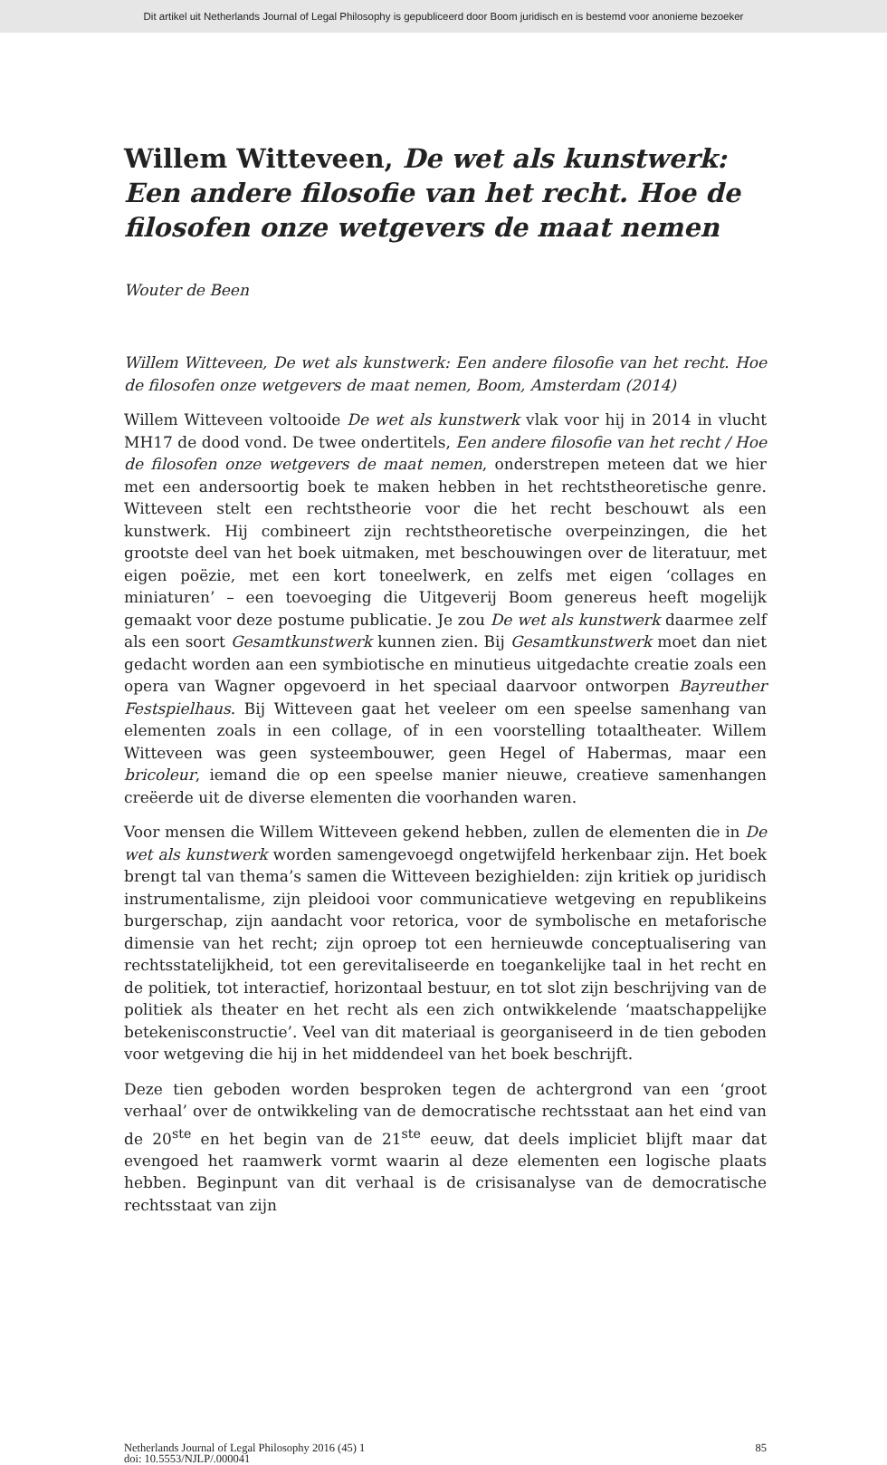Dit artikel uit Netherlands Journal of Legal Philosophy is gepubliceerd door Boom juridisch en is bestemd voor anonieme bezoeker
Willem Witteveen, De wet als kunstwerk: Een andere filosofie van het recht. Hoe de filosofen onze wetgevers de maat nemen
Wouter de Been
Willem Witteveen, De wet als kunstwerk: Een andere filosofie van het recht. Hoe de filosofen onze wetgevers de maat nemen, Boom, Amsterdam (2014)
Willem Witteveen voltooide De wet als kunstwerk vlak voor hij in 2014 in vlucht MH17 de dood vond. De twee ondertitels, Een andere filosofie van het recht / Hoe de filosofen onze wetgevers de maat nemen, onderstrepen meteen dat we hier met een andersoortig boek te maken hebben in het rechtstheoretische genre. Witteveen stelt een rechtstheorie voor die het recht beschouwt als een kunstwerk. Hij combineert zijn rechtstheoretische overpeinzingen, die het grootste deel van het boek uitmaken, met beschouwingen over de literatuur, met eigen poëzie, met een kort toneelwerk, en zelfs met eigen ‘collages en miniaturen’ – een toevoeging die Uitgeverij Boom genereus heeft mogelijk gemaakt voor deze postume publicatie. Je zou De wet als kunstwerk daarmee zelf als een soort Gesamtkunstwerk kunnen zien. Bij Gesamtkunstwerk moet dan niet gedacht worden aan een symbiotische en minutieus uitgedachte creatie zoals een opera van Wagner opgevoerd in het speciaal daarvoor ontworpen Bayreuther Festspielhaus. Bij Witteveen gaat het veeleer om een speelse samenhang van elementen zoals in een collage, of in een voorstelling totaaltheater. Willem Witteveen was geen systeembouwer, geen Hegel of Habermas, maar een bricoleur, iemand die op een speelse manier nieuwe, creatieve samenhangen creëerde uit de diverse elementen die voorhanden waren.
Voor mensen die Willem Witteveen gekend hebben, zullen de elementen die in De wet als kunstwerk worden samengevoegd ongetwijfeld herkenbaar zijn. Het boek brengt tal van thema’s samen die Witteveen bezighielden: zijn kritiek op juridisch instrumentalisme, zijn pleidooi voor communicatieve wetgeving en republikeins burgerschap, zijn aandacht voor retorica, voor de symbolische en metaforische dimensie van het recht; zijn oproep tot een hernieuwde conceptualisering van rechtsstatelijkheid, tot een gerevitaliseerde en toegankelijke taal in het recht en de politiek, tot interactief, horizontaal bestuur, en tot slot zijn beschrijving van de politiek als theater en het recht als een zich ontwikkelende ‘maatschappelijke betekenisconstructie’. Veel van dit materiaal is georganiseerd in de tien geboden voor wetgeving die hij in het middendeel van het boek beschrijft.
Deze tien geboden worden besproken tegen de achtergrond van een ‘groot verhaal’ over de ontwikkeling van de democratische rechtsstaat aan het eind van de 20<sup>ste</sup> en het begin van de 21<sup>ste</sup> eeuw, dat deels impliciet blijft maar dat evengoed het raamwerk vormt waarin al deze elementen een logische plaats hebben. Beginpunt van dit verhaal is de crisisanalyse van de democratische rechtsstaat van zijn
Netherlands Journal of Legal Philosophy 2016 (45) 1
doi: 10.5553/NJLP/.000041
85